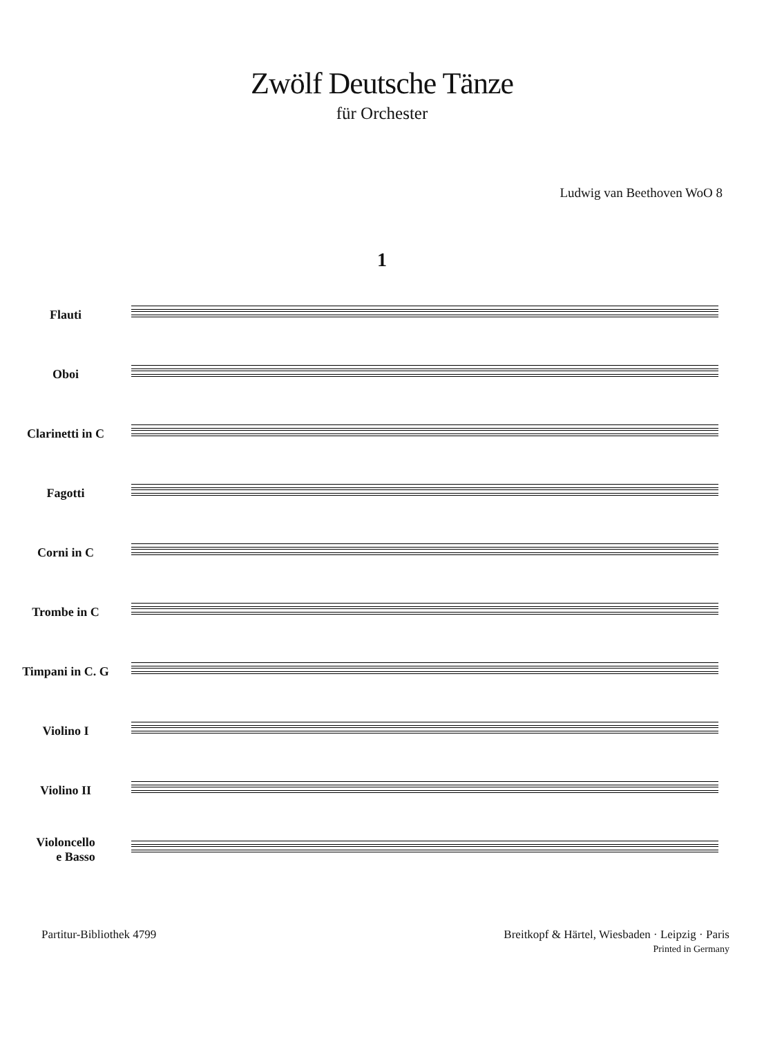Zwölf Deutsche Tänze
für Orchester
Ludwig van Beethoven WoO 8
1
Flauti
Oboi
Clarinetti in C
Fagotti
Corni in C
Trombe in C
Timpani in C. G
Violino I
Violino II
Violoncello
e Basso
Partitur-Bibliothek 4799 Breitkopf & Härtel, Wiesbaden · Leipzig · Paris
Printed in Germany